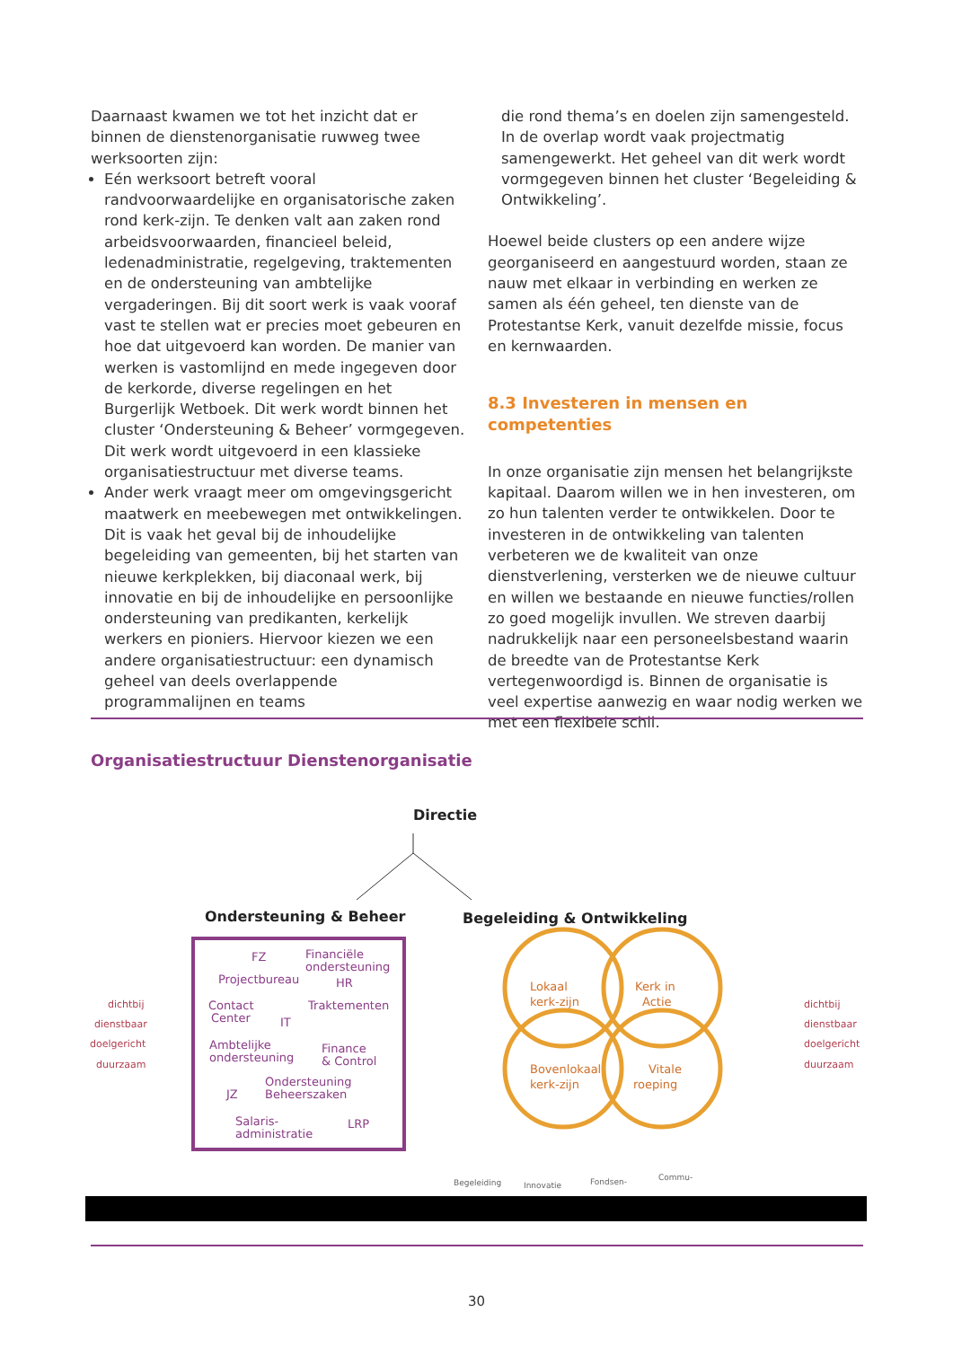Daarnaast kwamen we tot het inzicht dat er binnen de dienstenorganisatie ruwweg twee werksoorten zijn:
Eén werksoort betreft vooral randvoorwaardelijke en organisatorische zaken rond kerk-zijn. Te denken valt aan zaken rond arbeidsvoorwaarden, financieel beleid, ledenadministratie, regelgeving, traktementen en de ondersteuning van ambtelijke vergaderingen. Bij dit soort werk is vaak vooraf vast te stellen wat er precies moet gebeuren en hoe dat uitgevoerd kan worden. De manier van werken is vastomlijnd en mede ingegeven door de kerkorde, diverse regelingen en het Burgerlijk Wetboek. Dit werk wordt binnen het cluster ‘Ondersteuning & Beheer’ vormgegeven. Dit werk wordt uitgevoerd in een klassieke organisatiestructuur met diverse teams.
Ander werk vraagt meer om omgevingsgericht maatwerk en meebewegen met ontwikkelingen. Dit is vaak het geval bij de inhoudelijke begeleiding van gemeenten, bij het starten van nieuwe kerkplekken, bij diaconaal werk, bij innovatie en bij de inhoudelijke en persoonlijke ondersteuning van predikanten, kerkelijk werkers en pioniers. Hiervoor kiezen we een andere organisatiestructuur: een dynamisch geheel van deels overlappende programmalijnen en teams
die rond thema’s en doelen zijn samengesteld. In de overlap wordt vaak projectmatig samengewerkt. Het geheel van dit werk wordt vormgegeven binnen het cluster ‘Begeleiding & Ontwikkeling’.
Hoewel beide clusters op een andere wijze georganiseerd en aangestuurd worden, staan ze nauw met elkaar in verbinding en werken ze samen als één geheel, ten dienste van de Protestantse Kerk, vanuit dezelfde missie, focus en kernwaarden.
8.3 Investeren in mensen en competenties
In onze organisatie zijn mensen het belangrijkste kapitaal. Daarom willen we in hen investeren, om zo hun talenten verder te ontwikkelen. Door te investeren in de ontwikkeling van talenten verbeteren we de kwaliteit van onze dienstverlening, versterken we de nieuwe cultuur en willen we bestaande en nieuwe functies/rollen zo goed mogelijk invullen. We streven daarbij nadrukkelijk naar een personeelsbestand waarin de breedte van de Protestantse Kerk vertegenwoordigd is. Binnen de organisatie is veel expertise aanwezig en waar nodig werken we met een flexibele schil.
Organisatiestructuur Dienstenorganisatie
Directie
Ondersteuning & Beheer
Begeleiding & Ontwikkeling
FZ
Financiële
ondersteuning
Projectbureau
HR
Contact
Center
IT
Traktementen
Ambtelijke
ondersteuning
Finance
& Control
JZ
Ondersteuning
Beheerszaken
Salaris-
administratie
LRP
Lokaal
kerk-zijn
Kerk in
Actie
Bovenlokaal
kerk-zijn
Vitale
roeping
dichtbij
dienstbaar
doelgericht
duurzaam
dichtbij
dienstbaar
doelgericht
duurzaam
Begeleiding
Innovatie
Fondsen-
Commu-
30